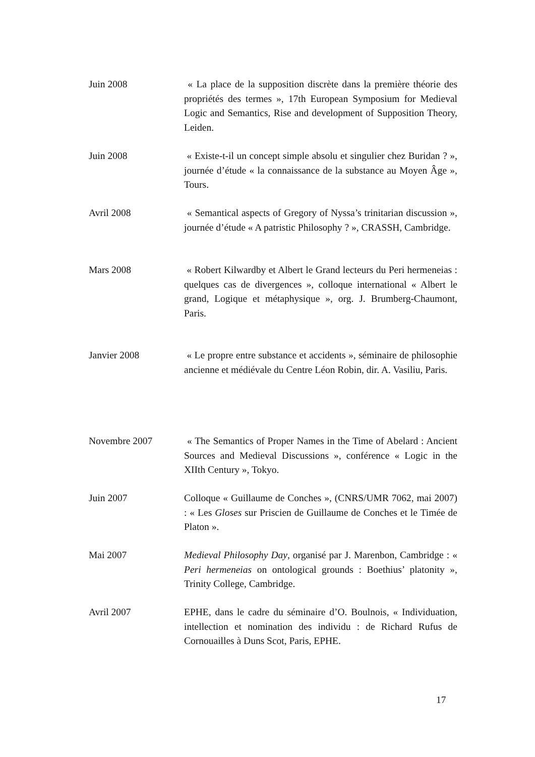Juin 2008 « La place de la supposition discrète dans la première théorie des propriétés des termes », 17th European Symposium for Medieval Logic and Semantics, Rise and development of Supposition Theory, Leiden.
Juin 2008 « Existe-t-il un concept simple absolu et singulier chez Buridan ? », journée d’étude « la connaissance de la substance au Moyen Âge », Tours.
Avril 2008 « Semantical aspects of Gregory of Nyssa’s trinitarian discussion », journée d’étude « A patristic Philosophy ? », CRASSH, Cambridge.
Mars 2008 « Robert Kilwardby et Albert le Grand lecteurs du Peri hermeneias : quelques cas de divergences », colloque international « Albert le grand, Logique et métaphysique », org. J. Brumberg-Chaumont, Paris.
Janvier 2008 « Le propre entre substance et accidents », séminaire de philosophie ancienne et médiévale du Centre Léon Robin, dir. A. Vasiliu, Paris.
Novembre 2007 « The Semantics of Proper Names in the Time of Abelard : Ancient Sources and Medieval Discussions », conférence « Logic in the XIIth Century », Tokyo.
Juin 2007 Colloque « Guillaume de Conches », (CNRS/UMR 7062, mai 2007) : « Les Gloses sur Priscien de Guillaume de Conches et le Timée de Platon ».
Mai 2007 Medieval Philosophy Day, organisé par J. Marenbon, Cambridge : « Peri hermeneias on ontological grounds : Boethius’ platonity », Trinity College, Cambridge.
Avril 2007 EPHE, dans le cadre du séminaire d’O. Boulnois, « Individuation, intellection et nomination des individu : de Richard Rufus de Cornouailles à Duns Scot, Paris, EPHE.
17